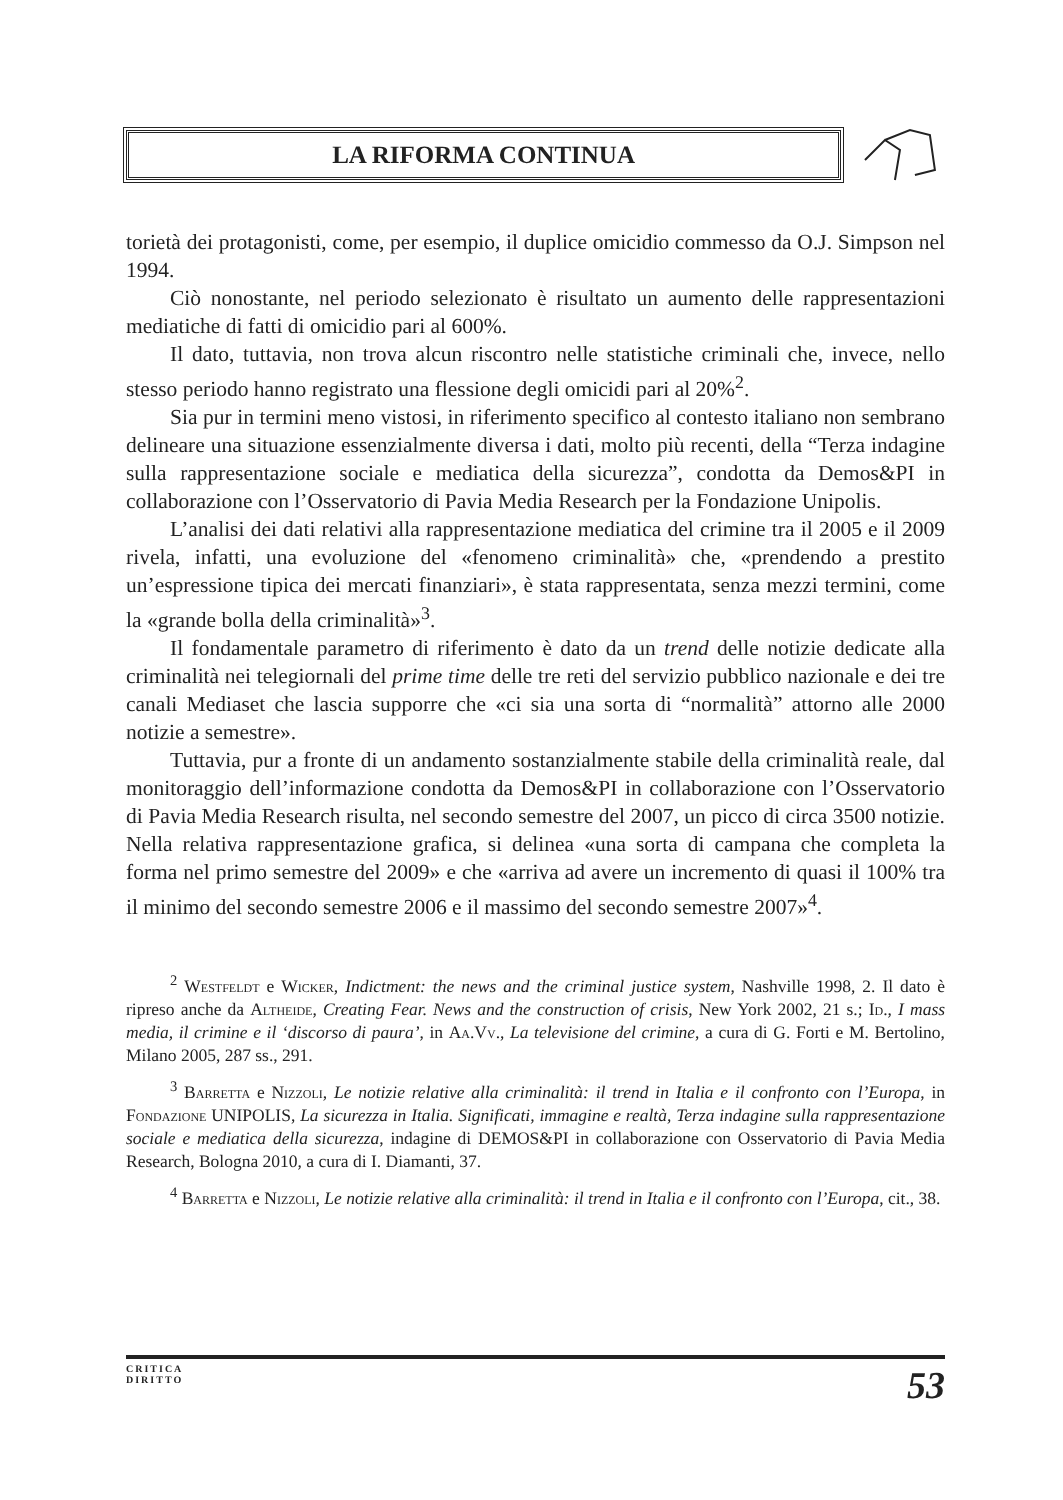LA RIFORMA CONTINUA
torietà dei protagonisti, come, per esempio, il duplice omicidio commesso da O.J. Simpson nel 1994.
Ciò nonostante, nel periodo selezionato è risultato un aumento delle rappresentazioni mediatiche di fatti di omicidio pari al 600%.
Il dato, tuttavia, non trova alcun riscontro nelle statistiche criminali che, invece, nello stesso periodo hanno registrato una flessione degli omicidi pari al 20%<sup>2</sup>.
Sia pur in termini meno vistosi, in riferimento specifico al contesto italiano non sembrano delineare una situazione essenzialmente diversa i dati, molto più recenti, della “Terza indagine sulla rappresentazione sociale e mediatica della sicurezza”, condotta da Demos&PI in collaborazione con l’Osservatorio di Pavia Media Research per la Fondazione Unipolis.
L’analisi dei dati relativi alla rappresentazione mediatica del crimine tra il 2005 e il 2009 rivela, infatti, una evoluzione del «fenomeno criminalità» che, «prendendo a prestito un’espressione tipica dei mercati finanziari», è stata rappresentata, senza mezzi termini, come la «grande bolla della criminalità»<sup>3</sup>.
Il fondamentale parametro di riferimento è dato da un trend delle notizie dedicate alla criminalità nei telegiornali del prime time delle tre reti del servizio pubblico nazionale e dei tre canali Mediaset che lascia supporre che «ci sia una sorta di “normalità” attorno alle 2000 notizie a semestre».
Tuttavia, pur a fronte di un andamento sostanzialmente stabile della criminalità reale, dal monitoraggio dell’informazione condotta da Demos&PI in collaborazione con l’Osservatorio di Pavia Media Research risulta, nel secondo semestre del 2007, un picco di circa 3500 notizie. Nella relativa rappresentazione grafica, si delinea «una sorta di campana che completa la forma nel primo semestre del 2009» e che «arriva ad avere un incremento di quasi il 100% tra il minimo del secondo semestre 2006 e il massimo del secondo semestre 2007»<sup>4</sup>.
<sup>2</sup> Westfeldt e Wicker, Indictment: the news and the criminal justice system, Nashville 1998, 2. Il dato è ripreso anche da Altheide, Creating Fear. News and the construction of crisis, New York 2002, 21 s.; Id., I mass media, il crimine e il ‘discorso di paura’, in Aa.Vv., La televisione del crimine, a cura di G. Forti e M. Bertolino, Milano 2005, 287 ss., 291.
<sup>3</sup> Barretta e Nizzoli, Le notizie relative alla criminalità: il trend in Italia e il confronto con l’Europa, in Fondazione UNIPOLIS, La sicurezza in Italia. Significati, immagine e realtà, Terza indagine sulla rappresentazione sociale e mediatica della sicurezza, indagine di DEMOS&PI in collaborazione con Osservatorio di Pavia Media Research, Bologna 2010, a cura di I. Diamanti, 37.
<sup>4</sup> Barretta e Nizzoli, Le notizie relative alla criminalità: il trend in Italia e il confronto con l’Europa, cit., 38.
CRITICA
DIRITTO
53